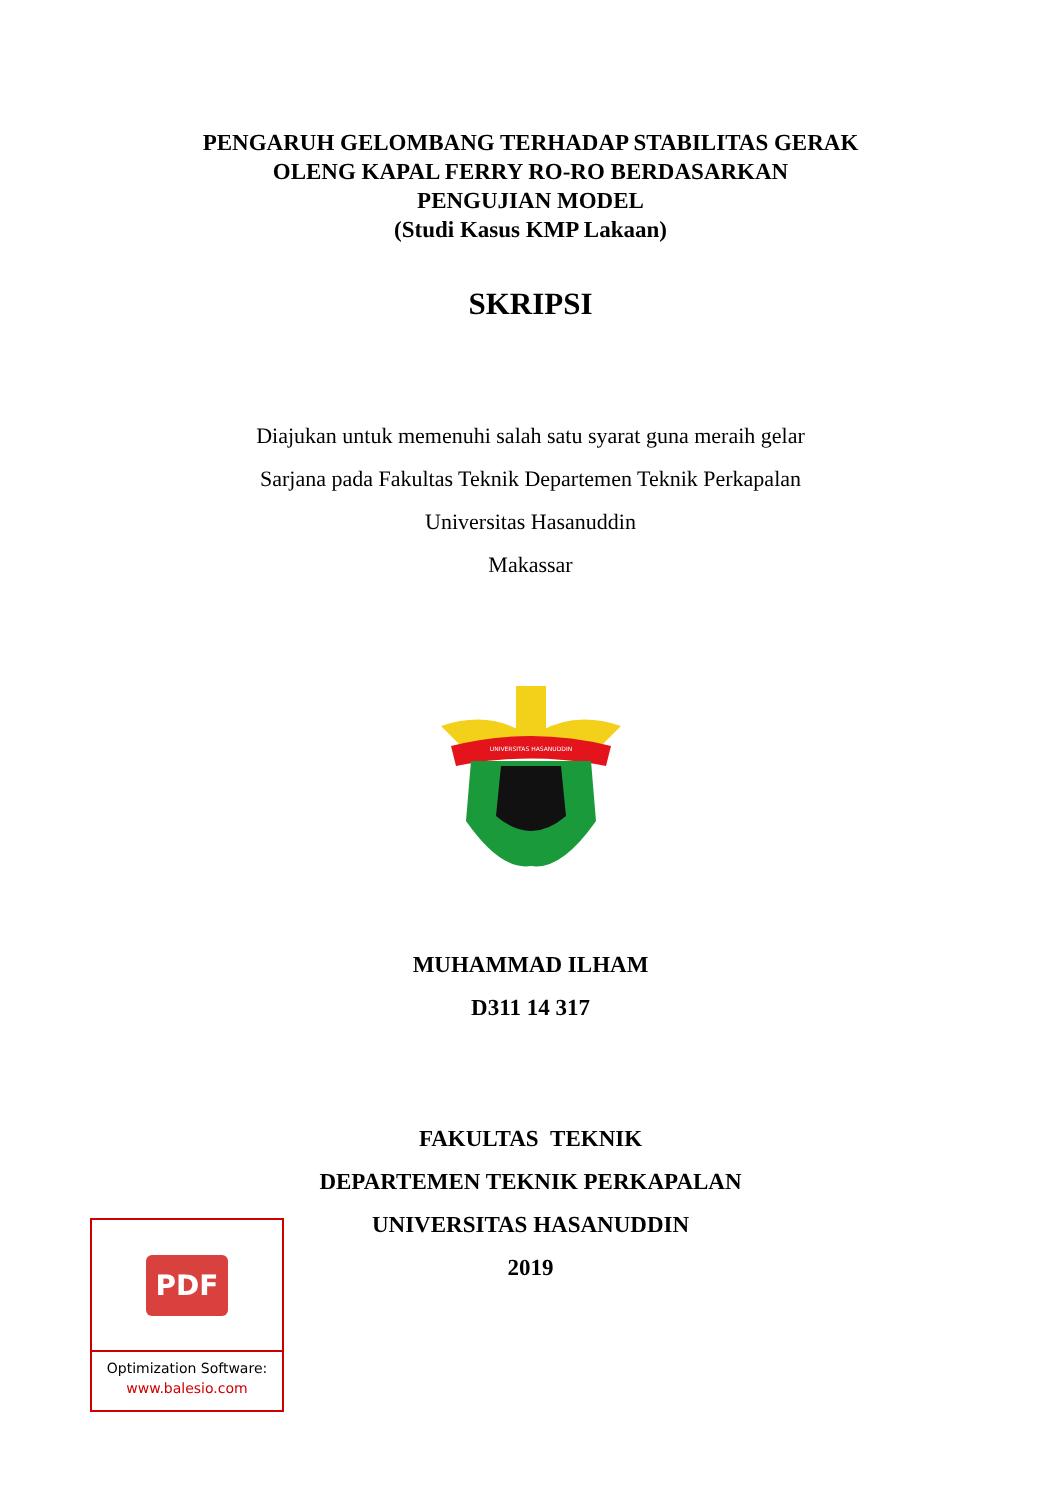PENGARUH GELOMBANG TERHADAP STABILITAS GERAK
OLENG KAPAL FERRY RO-RO BERDASARKAN
PENGUJIAN MODEL
(Studi Kasus KMP Lakaan)
SKRIPSI
Diajukan untuk memenuhi salah satu syarat guna meraih gelar
Sarjana pada Fakultas Teknik Departemen Teknik Perkapalan
Universitas Hasanuddin
Makassar
UNIVERSITAS HASANUDDIN
MUHAMMAD ILHAM
D311 14 317
FAKULTAS TEKNIK
DEPARTEMEN TEKNIK PERKAPALAN
UNIVERSITAS HASANUDDIN
2019
PDF
Optimization Software:
www.balesio.com